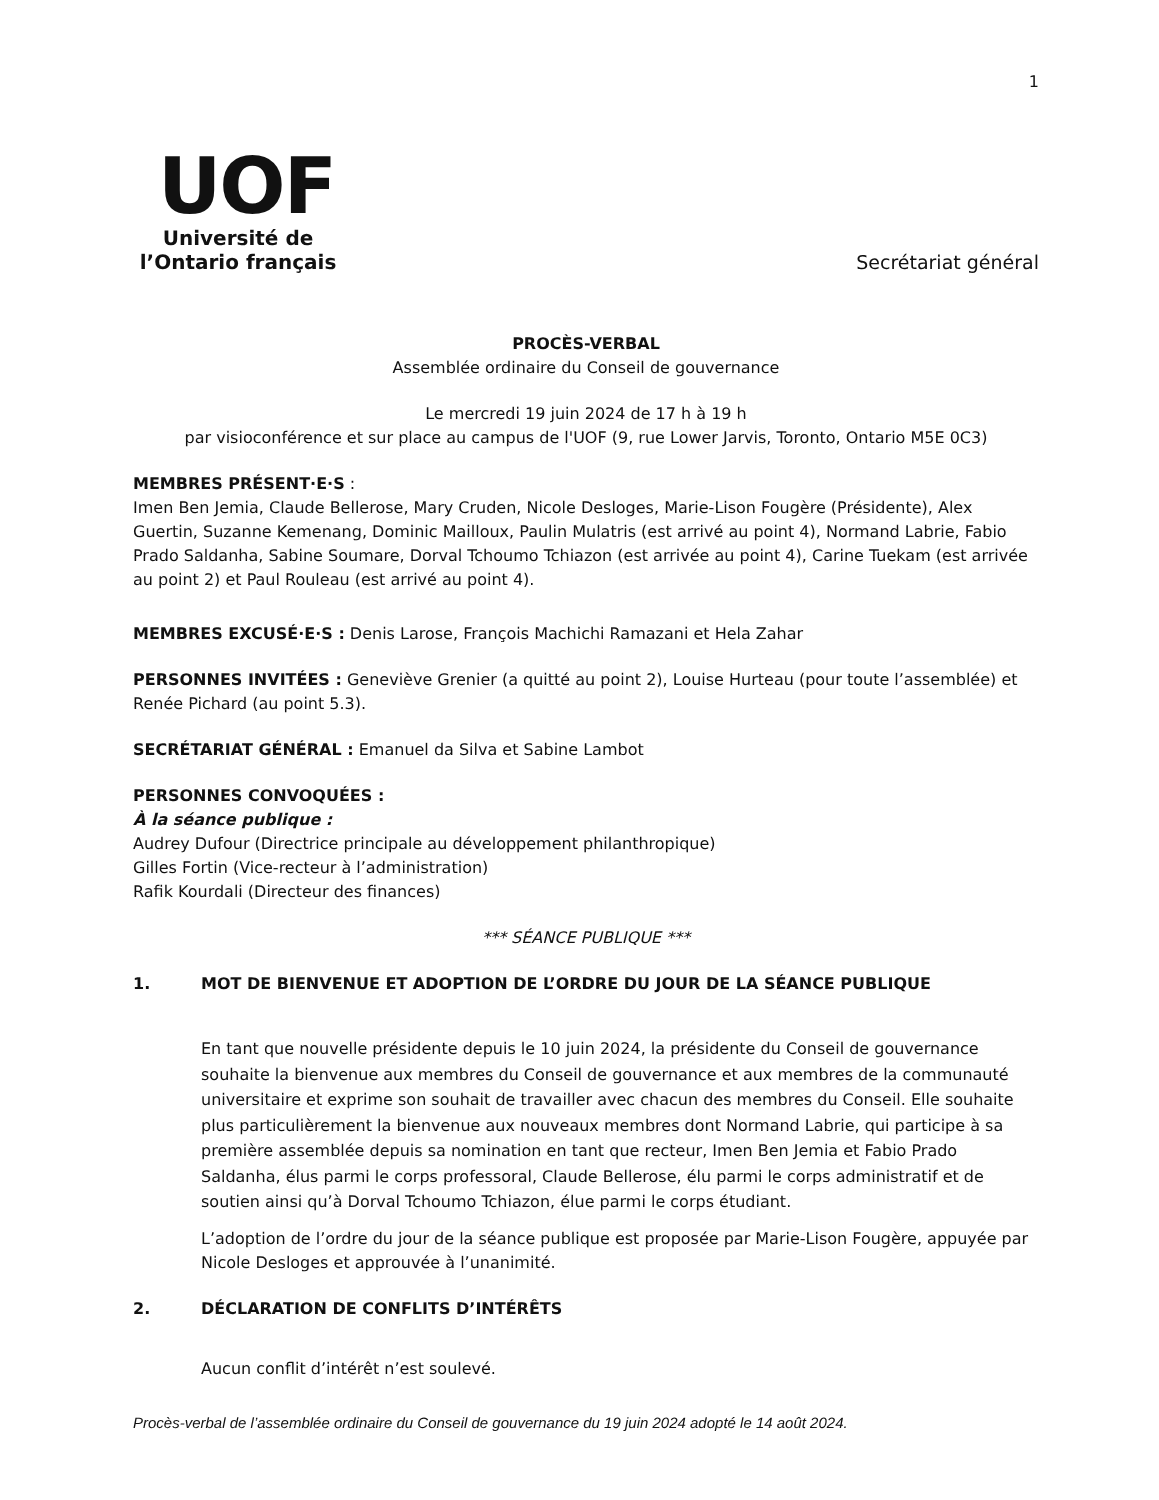1
UOF
Université de
l’Ontario français
Secrétariat général
PROCÈS-VERBAL
Assemblée ordinaire du Conseil de gouvernance
Le mercredi 19 juin 2024 de 17 h à 19 h
par visioconférence et sur place au campus de l'UOF (9, rue Lower Jarvis, Toronto, Ontario M5E 0C3)
MEMBRES PRÉSENT·E·S :
Imen Ben Jemia, Claude Bellerose, Mary Cruden, Nicole Desloges, Marie-Lison Fougère (Présidente), Alex Guertin, Suzanne Kemenang, Dominic Mailloux, Paulin Mulatris (est arrivé au point 4), Normand Labrie, Fabio Prado Saldanha, Sabine Soumare, Dorval Tchoumo Tchiazon (est arrivée au point 4), Carine Tuekam (est arrivée au point 2) et Paul Rouleau (est arrivé au point 4).
MEMBRES EXCUSÉ·E·S : Denis Larose, François Machichi Ramazani et Hela Zahar
PERSONNES INVITÉES : Geneviève Grenier (a quitté au point 2), Louise Hurteau (pour toute l’assemblée) et Renée Pichard (au point 5.3).
SECRÉTARIAT GÉNÉRAL : Emanuel da Silva et Sabine Lambot
PERSONNES CONVOQUÉES :
À la séance publique :
Audrey Dufour (Directrice principale au développement philanthropique)
Gilles Fortin (Vice-recteur à l’administration)
Rafik Kourdali (Directeur des finances)
*** SÉANCE PUBLIQUE ***
1. MOT DE BIENVENUE ET ADOPTION DE L’ORDRE DU JOUR DE LA SÉANCE PUBLIQUE
En tant que nouvelle présidente depuis le 10 juin 2024, la présidente du Conseil de gouvernance souhaite la bienvenue aux membres du Conseil de gouvernance et aux membres de la communauté universitaire et exprime son souhait de travailler avec chacun des membres du Conseil. Elle souhaite plus particulièrement la bienvenue aux nouveaux membres dont Normand Labrie, qui participe à sa première assemblée depuis sa nomination en tant que recteur, Imen Ben Jemia et Fabio Prado Saldanha, élus parmi le corps professoral, Claude Bellerose, élu parmi le corps administratif et de soutien ainsi qu’à Dorval Tchoumo Tchiazon, élue parmi le corps étudiant.
L’adoption de l’ordre du jour de la séance publique est proposée par Marie-Lison Fougère, appuyée par Nicole Desloges et approuvée à l’unanimité.
2. DÉCLARATION DE CONFLITS D’INTÉRÊTS
Aucun conflit d’intérêt n’est soulevé.
Procès-verbal de l’assemblée ordinaire du Conseil de gouvernance du 19 juin 2024 adopté le 14 août 2024.